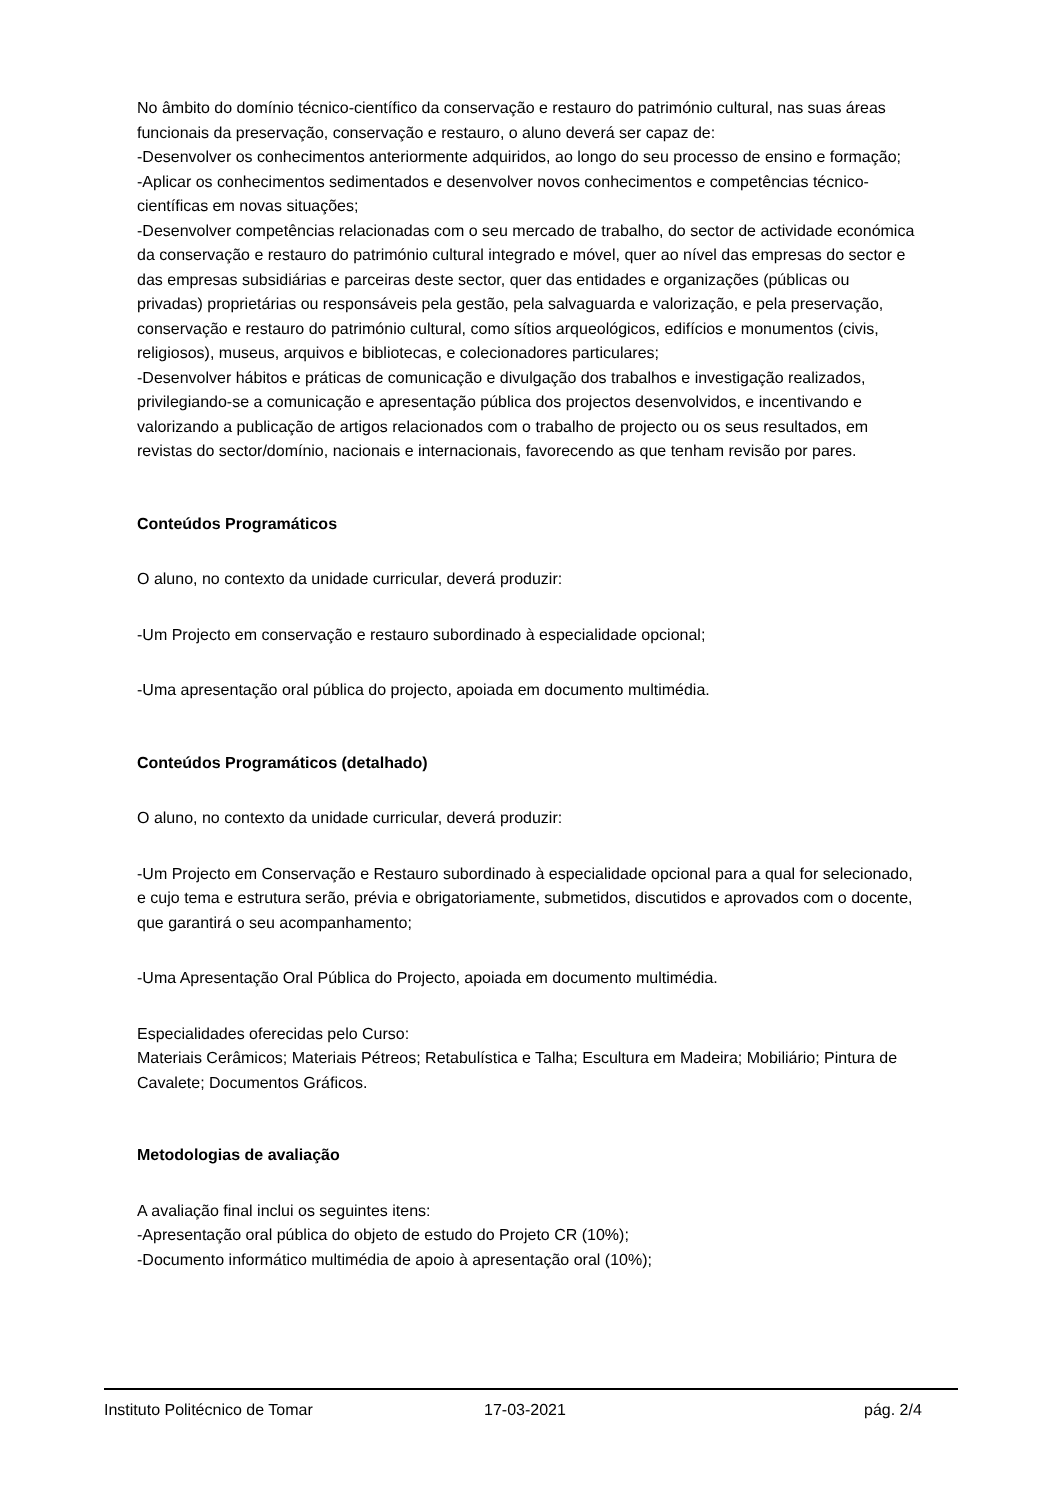No âmbito do domínio técnico-científico da conservação e restauro do património cultural, nas suas áreas funcionais da preservação, conservação e restauro, o aluno deverá ser capaz de:
-Desenvolver os conhecimentos anteriormente adquiridos, ao longo do seu processo de ensino e formação;
-Aplicar os conhecimentos sedimentados e desenvolver novos conhecimentos e competências técnico-científicas em novas situações;
-Desenvolver competências relacionadas com o seu mercado de trabalho, do sector de actividade económica da conservação e restauro do património cultural integrado e móvel, quer ao nível das empresas do sector e das empresas subsidiárias e parceiras deste sector, quer das entidades e organizações (públicas ou privadas) proprietárias ou responsáveis pela gestão, pela salvaguarda e valorização, e pela preservação, conservação e restauro do património cultural, como sítios arqueológicos, edifícios e monumentos (civis, religiosos), museus, arquivos e bibliotecas, e colecionadores particulares;
-Desenvolver hábitos e práticas de comunicação e divulgação dos trabalhos e investigação realizados, privilegiando-se a comunicação e apresentação pública dos projectos desenvolvidos, e incentivando e valorizando a publicação de artigos relacionados com o trabalho de projecto ou os seus resultados, em revistas do sector/domínio, nacionais e internacionais, favorecendo as que tenham revisão por pares.
Conteúdos Programáticos
O aluno, no contexto da unidade curricular, deverá produzir:
-Um Projecto em conservação e restauro subordinado à especialidade opcional;
-Uma apresentação oral pública do projecto, apoiada em documento multimédia.
Conteúdos Programáticos (detalhado)
O aluno, no contexto da unidade curricular, deverá produzir:
-Um Projecto em Conservação e Restauro subordinado à especialidade opcional para a qual for selecionado, e cujo tema e estrutura serão, prévia e obrigatoriamente, submetidos, discutidos e aprovados com o docente, que garantirá o seu acompanhamento;
-Uma Apresentação Oral Pública do Projecto, apoiada em documento multimédia.
Especialidades oferecidas pelo Curso:
Materiais Cerâmicos; Materiais Pétreos; Retabulística e Talha; Escultura em Madeira; Mobiliário; Pintura de Cavalete; Documentos Gráficos.
Metodologias de avaliação
A avaliação final inclui os seguintes itens:
-Apresentação oral pública do objeto de estudo do Projeto CR (10%);
-Documento informático multimédia de apoio à apresentação oral (10%);
Instituto Politécnico de Tomar 17-03-2021 pág. 2/4